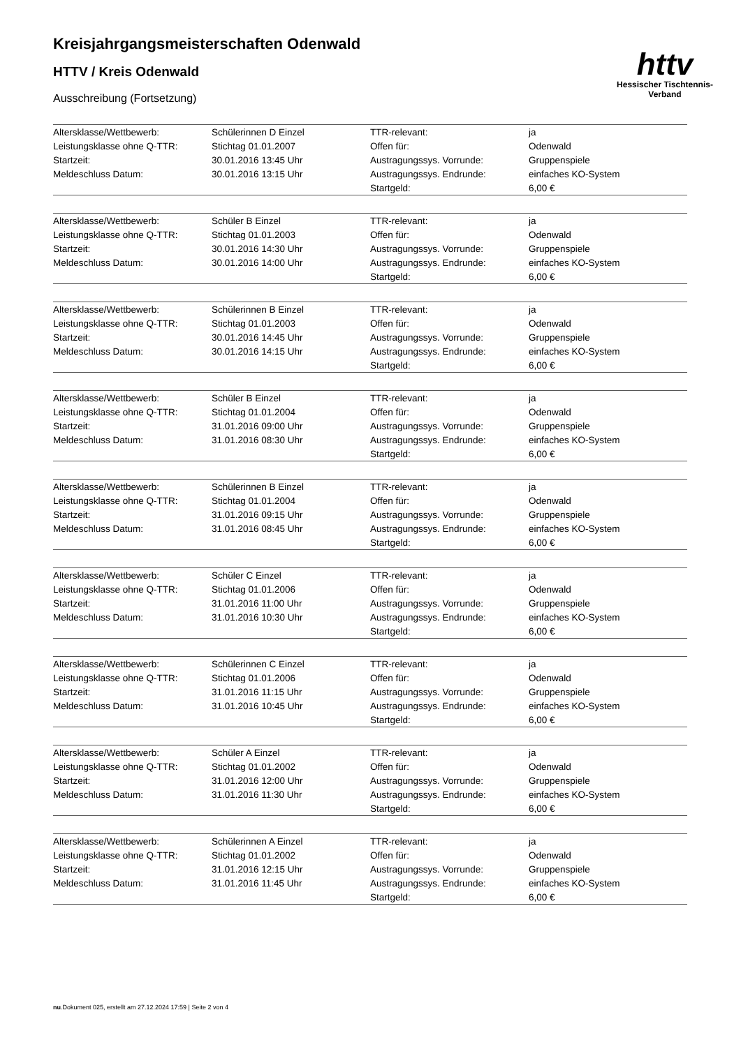Kreisjahrgangsmeisterschaften Odenwald
HTTV / Kreis Odenwald
Ausschreibung (Fortsetzung)
httv
Hessischer Tischtennis-Verband
| Altersklasse/Wettbewerb: | Schülerinnen D Einzel | TTR-relevant: | ja |
| Leistungsklasse ohne Q-TTR: | Stichtag 01.01.2007 | Offen für: | Odenwald |
| Startzeit: | 30.01.2016 13:45 Uhr | Austragungssys. Vorrunde: | Gruppenspiele |
| Meldeschluss Datum: | 30.01.2016 13:15 Uhr | Austragungssys. Endrunde: | einfaches KO-System |
| | | Startgeld: | 6,00 € |
| Altersklasse/Wettbewerb: | Schüler B Einzel | TTR-relevant: | ja |
| Leistungsklasse ohne Q-TTR: | Stichtag 01.01.2003 | Offen für: | Odenwald |
| Startzeit: | 30.01.2016 14:30 Uhr | Austragungssys. Vorrunde: | Gruppenspiele |
| Meldeschluss Datum: | 30.01.2016 14:00 Uhr | Austragungssys. Endrunde: | einfaches KO-System |
| | | Startgeld: | 6,00 € |
| Altersklasse/Wettbewerb: | Schülerinnen B Einzel | TTR-relevant: | ja |
| Leistungsklasse ohne Q-TTR: | Stichtag 01.01.2003 | Offen für: | Odenwald |
| Startzeit: | 30.01.2016 14:45 Uhr | Austragungssys. Vorrunde: | Gruppenspiele |
| Meldeschluss Datum: | 30.01.2016 14:15 Uhr | Austragungssys. Endrunde: | einfaches KO-System |
| | | Startgeld: | 6,00 € |
| Altersklasse/Wettbewerb: | Schüler B Einzel | TTR-relevant: | ja |
| Leistungsklasse ohne Q-TTR: | Stichtag 01.01.2004 | Offen für: | Odenwald |
| Startzeit: | 31.01.2016 09:00 Uhr | Austragungssys. Vorrunde: | Gruppenspiele |
| Meldeschluss Datum: | 31.01.2016 08:30 Uhr | Austragungssys. Endrunde: | einfaches KO-System |
| | | Startgeld: | 6,00 € |
| Altersklasse/Wettbewerb: | Schülerinnen B Einzel | TTR-relevant: | ja |
| Leistungsklasse ohne Q-TTR: | Stichtag 01.01.2004 | Offen für: | Odenwald |
| Startzeit: | 31.01.2016 09:15 Uhr | Austragungssys. Vorrunde: | Gruppenspiele |
| Meldeschluss Datum: | 31.01.2016 08:45 Uhr | Austragungssys. Endrunde: | einfaches KO-System |
| | | Startgeld: | 6,00 € |
| Altersklasse/Wettbewerb: | Schüler C Einzel | TTR-relevant: | ja |
| Leistungsklasse ohne Q-TTR: | Stichtag 01.01.2006 | Offen für: | Odenwald |
| Startzeit: | 31.01.2016 11:00 Uhr | Austragungssys. Vorrunde: | Gruppenspiele |
| Meldeschluss Datum: | 31.01.2016 10:30 Uhr | Austragungssys. Endrunde: | einfaches KO-System |
| | | Startgeld: | 6,00 € |
| Altersklasse/Wettbewerb: | Schülerinnen C Einzel | TTR-relevant: | ja |
| Leistungsklasse ohne Q-TTR: | Stichtag 01.01.2006 | Offen für: | Odenwald |
| Startzeit: | 31.01.2016 11:15 Uhr | Austragungssys. Vorrunde: | Gruppenspiele |
| Meldeschluss Datum: | 31.01.2016 10:45 Uhr | Austragungssys. Endrunde: | einfaches KO-System |
| | | Startgeld: | 6,00 € |
| Altersklasse/Wettbewerb: | Schüler A Einzel | TTR-relevant: | ja |
| Leistungsklasse ohne Q-TTR: | Stichtag 01.01.2002 | Offen für: | Odenwald |
| Startzeit: | 31.01.2016 12:00 Uhr | Austragungssys. Vorrunde: | Gruppenspiele |
| Meldeschluss Datum: | 31.01.2016 11:30 Uhr | Austragungssys. Endrunde: | einfaches KO-System |
| | | Startgeld: | 6,00 € |
| Altersklasse/Wettbewerb: | Schülerinnen A Einzel | TTR-relevant: | ja |
| Leistungsklasse ohne Q-TTR: | Stichtag 01.01.2002 | Offen für: | Odenwald |
| Startzeit: | 31.01.2016 12:15 Uhr | Austragungssys. Vorrunde: | Gruppenspiele |
| Meldeschluss Datum: | 31.01.2016 11:45 Uhr | Austragungssys. Endrunde: | einfaches KO-System |
| | | Startgeld: | 6,00 € |
nu.Dokument 025, erstellt am 27.12.2024 17:59 | Seite 2 von 4